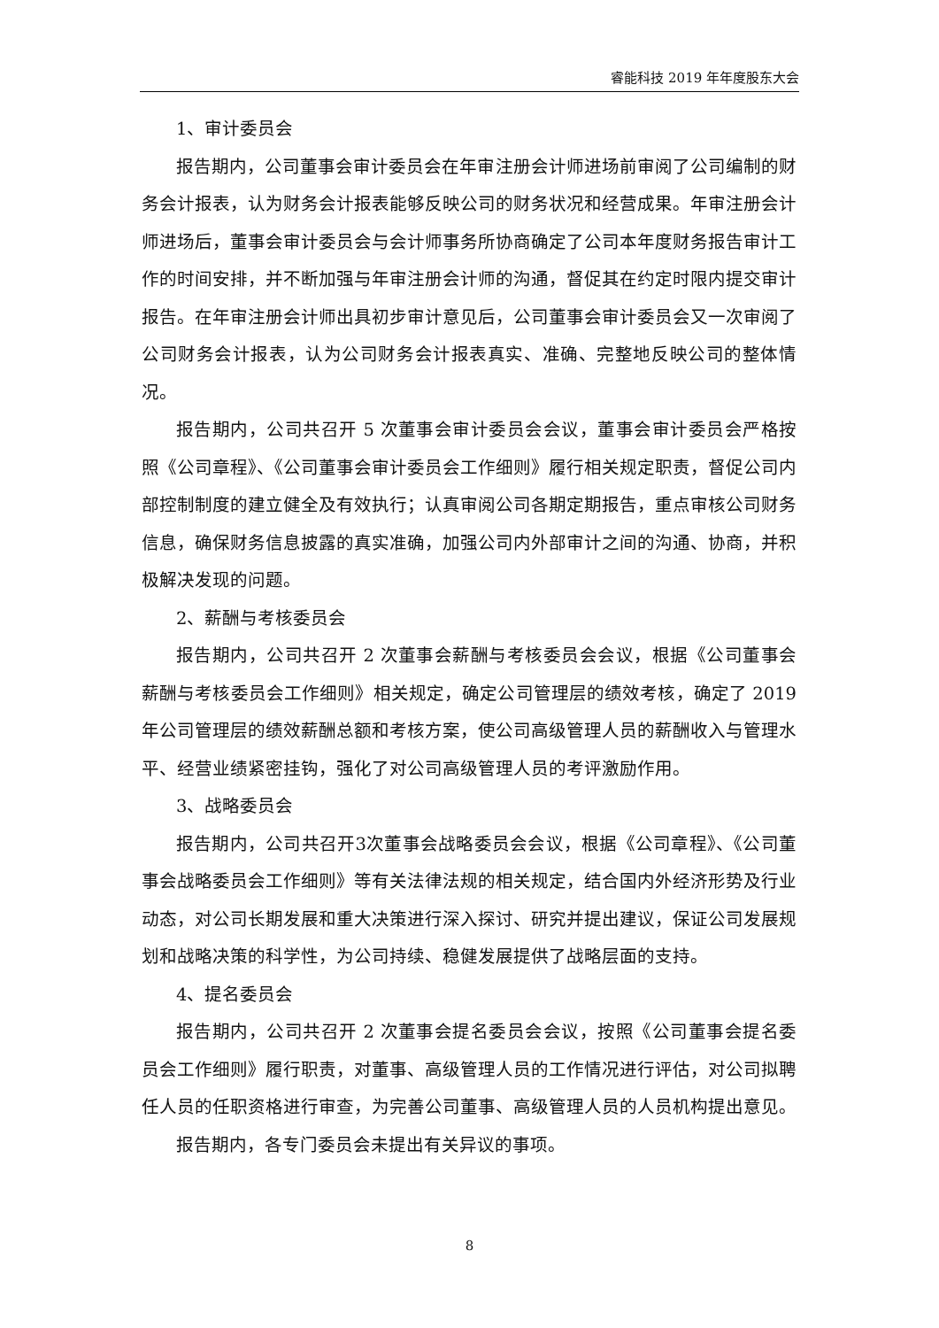睿能科技 2019 年年度股东大会
1、审计委员会
报告期内，公司董事会审计委员会在年审注册会计师进场前审阅了公司编制的财务会计报表，认为财务会计报表能够反映公司的财务状况和经营成果。年审注册会计师进场后，董事会审计委员会与会计师事务所协商确定了公司本年度财务报告审计工作的时间安排，并不断加强与年审注册会计师的沟通，督促其在约定时限内提交审计报告。在年审注册会计师出具初步审计意见后，公司董事会审计委员会又一次审阅了公司财务会计报表，认为公司财务会计报表真实、准确、完整地反映公司的整体情况。
报告期内，公司共召开 5 次董事会审计委员会会议，董事会审计委员会严格按照《公司章程》、《公司董事会审计委员会工作细则》履行相关规定职责，督促公司内部控制制度的建立健全及有效执行；认真审阅公司各期定期报告，重点审核公司财务信息，确保财务信息披露的真实准确，加强公司内外部审计之间的沟通、协商，并积极解决发现的问题。
2、薪酬与考核委员会
报告期内，公司共召开 2 次董事会薪酬与考核委员会会议，根据《公司董事会薪酬与考核委员会工作细则》相关规定，确定公司管理层的绩效考核，确定了 2019 年公司管理层的绩效薪酬总额和考核方案，使公司高级管理人员的薪酬收入与管理水平、经营业绩紧密挂钩，强化了对公司高级管理人员的考评激励作用。
3、战略委员会
报告期内，公司共召开3次董事会战略委员会会议，根据《公司章程》、《公司董事会战略委员会工作细则》等有关法律法规的相关规定，结合国内外经济形势及行业动态，对公司长期发展和重大决策进行深入探讨、研究并提出建议，保证公司发展规划和战略决策的科学性，为公司持续、稳健发展提供了战略层面的支持。
4、提名委员会
报告期内，公司共召开 2 次董事会提名委员会会议，按照《公司董事会提名委员会工作细则》履行职责，对董事、高级管理人员的工作情况进行评估，对公司拟聘任人员的任职资格进行审查，为完善公司董事、高级管理人员的人员机构提出意见。
报告期内，各专门委员会未提出有关异议的事项。
8